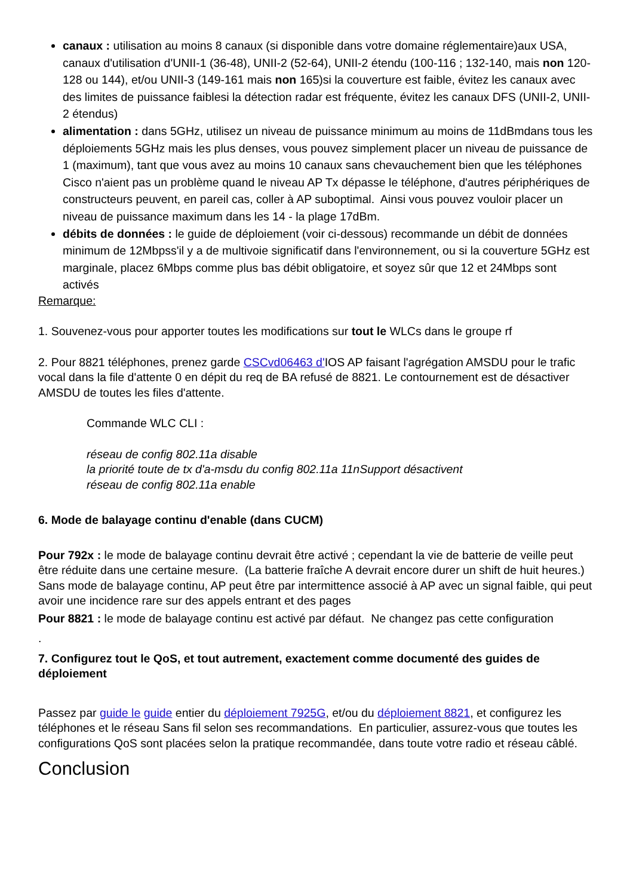canaux : utilisation au moins 8 canaux (si disponible dans votre domaine réglementaire)aux USA, canaux d'utilisation d'UNII-1 (36-48), UNII-2 (52-64), UNII-2 étendu (100-116 ; 132-140, mais non 120-128 ou 144), et/ou UNII-3 (149-161 mais non 165)si la couverture est faible, évitez les canaux avec des limites de puissance faiblesi la détection radar est fréquente, évitez les canaux DFS (UNII-2, UNII-2 étendus)
alimentation : dans 5GHz, utilisez un niveau de puissance minimum au moins de 11dBmdans tous les déploiements 5GHz mais les plus denses, vous pouvez simplement placer un niveau de puissance de 1 (maximum), tant que vous avez au moins 10 canaux sans chevauchement bien que les téléphones Cisco n'aient pas un problème quand le niveau AP Tx dépasse le téléphone, d'autres périphériques de constructeurs peuvent, en pareil cas, coller à AP suboptimal. Ainsi vous pouvez vouloir placer un niveau de puissance maximum dans les 14 - la plage 17dBm.
débits de données : le guide de déploiement (voir ci-dessous) recommande un débit de données minimum de 12Mbpss'il y a de multivoie significatif dans l'environnement, ou si la couverture 5GHz est marginale, placez 6Mbps comme plus bas débit obligatoire, et soyez sûr que 12 et 24Mbps sont activés
Remarque:
1. Souvenez-vous pour apporter toutes les modifications sur tout le WLCs dans le groupe rf
2. Pour 8821 téléphones, prenez garde CSCvd06463 d'IOS AP faisant l'agrégation AMSDU pour le trafic vocal dans la file d'attente 0 en dépit du req de BA refusé de 8821. Le contournement est de désactiver AMSDU de toutes les files d'attente.
Commande WLC CLI :
réseau de config 802.11a disable
la priorité toute de tx d'a-msdu du config 802.11a 11nSupport désactivent
réseau de config 802.11a enable
6. Mode de balayage continu d'enable (dans CUCM)
Pour 792x : le mode de balayage continu devrait être activé ; cependant la vie de batterie de veille peut être réduite dans une certaine mesure. (La batterie fraîche A devrait encore durer un shift de huit heures.) Sans mode de balayage continu, AP peut être par intermittence associé à AP avec un signal faible, qui peut avoir une incidence rare sur des appels entrant et des pages
Pour 8821 : le mode de balayage continu est activé par défaut. Ne changez pas cette configuration
.
7. Configurez tout le QoS, et tout autrement, exactement comme documenté des guides de déploiement
Passez par guide le guide entier du déploiement 7925G, et/ou du déploiement 8821, et configurez les téléphones et le réseau Sans fil selon ses recommandations. En particulier, assurez-vous que toutes les configurations QoS sont placées selon la pratique recommandée, dans toute votre radio et réseau câblé.
Conclusion